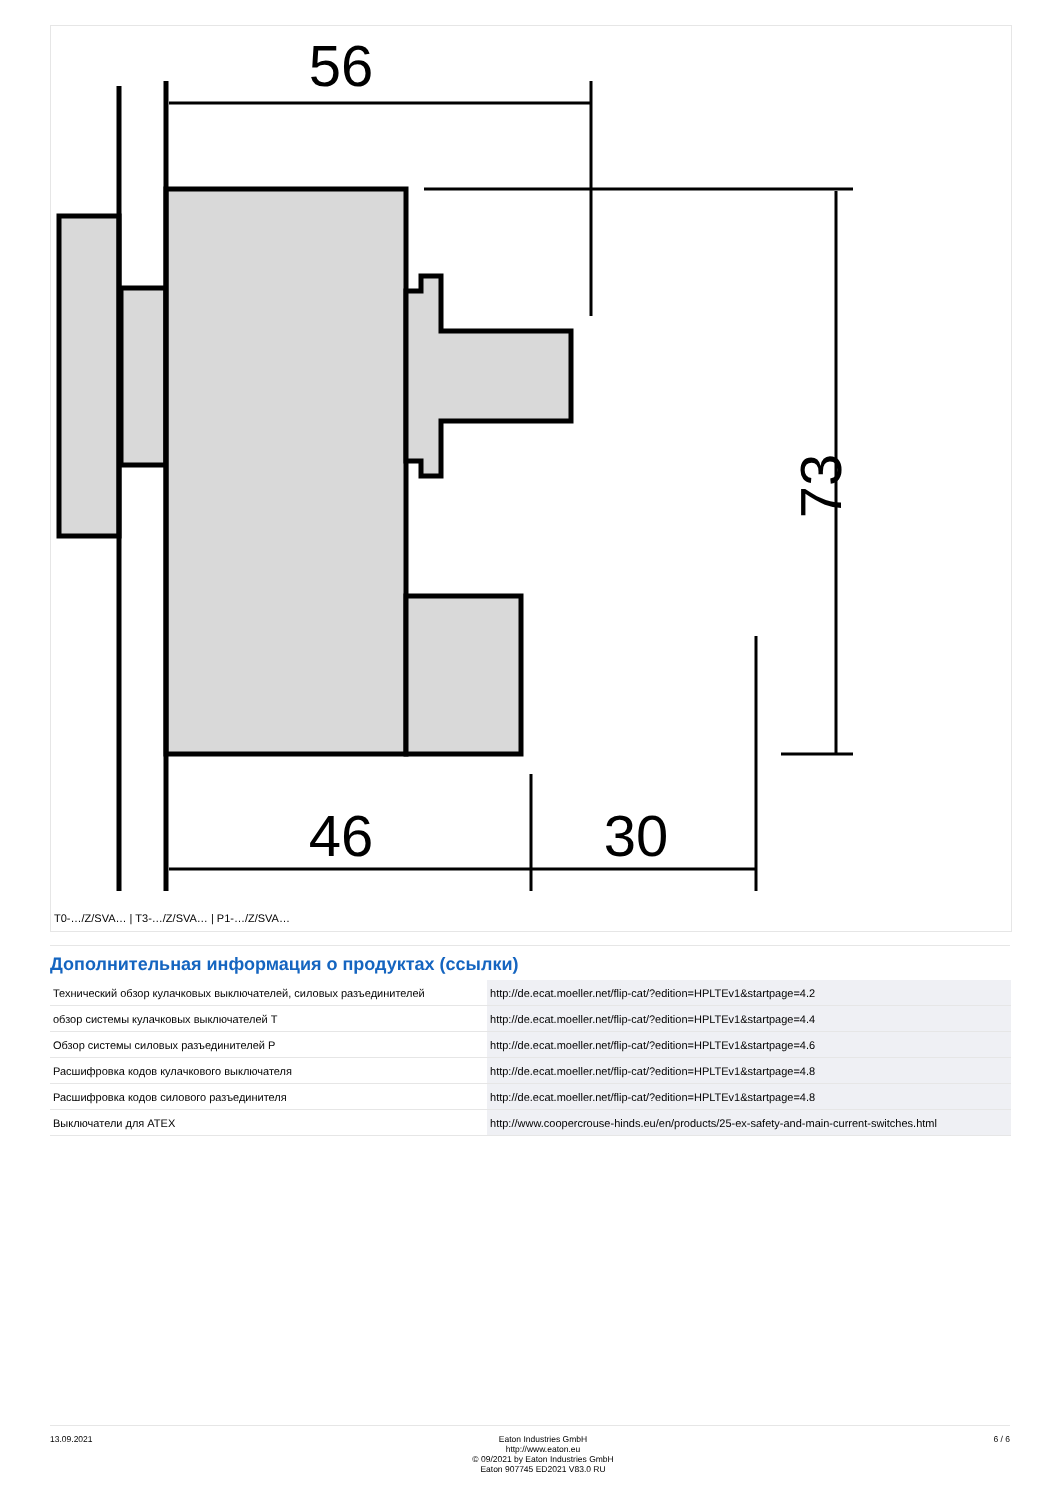56
46
30
73
T0-…/Z/SVA… | T3-…/Z/SVA… | P1-…/Z/SVA…
Дополнительная информация о продуктах (ссылки)
| Технический обзор кулачковых выключателей, силовых разъединителей | http://de.ecat.moeller.net/flip-cat/?edition=HPLTEv1&startpage=4.2 |
| обзор системы кулачковых выключателей T | http://de.ecat.moeller.net/flip-cat/?edition=HPLTEv1&startpage=4.4 |
| Обзор системы силовых разъединителей P | http://de.ecat.moeller.net/flip-cat/?edition=HPLTEv1&startpage=4.6 |
| Расшифровка кодов кулачкового выключателя | http://de.ecat.moeller.net/flip-cat/?edition=HPLTEv1&startpage=4.8 |
| Расшифровка кодов силового разъединителя | http://de.ecat.moeller.net/flip-cat/?edition=HPLTEv1&startpage=4.8 |
| Выключатели для ATEX | http://www.coopercrouse-hinds.eu/en/products/25-ex-safety-and-main-current-switches.html |
13.09.2021 Eaton Industries GmbH
http://www.eaton.eu
© 09/2021 by Eaton Industries GmbH
Eaton 907745 ED2021 V83.0 RU
6 / 6